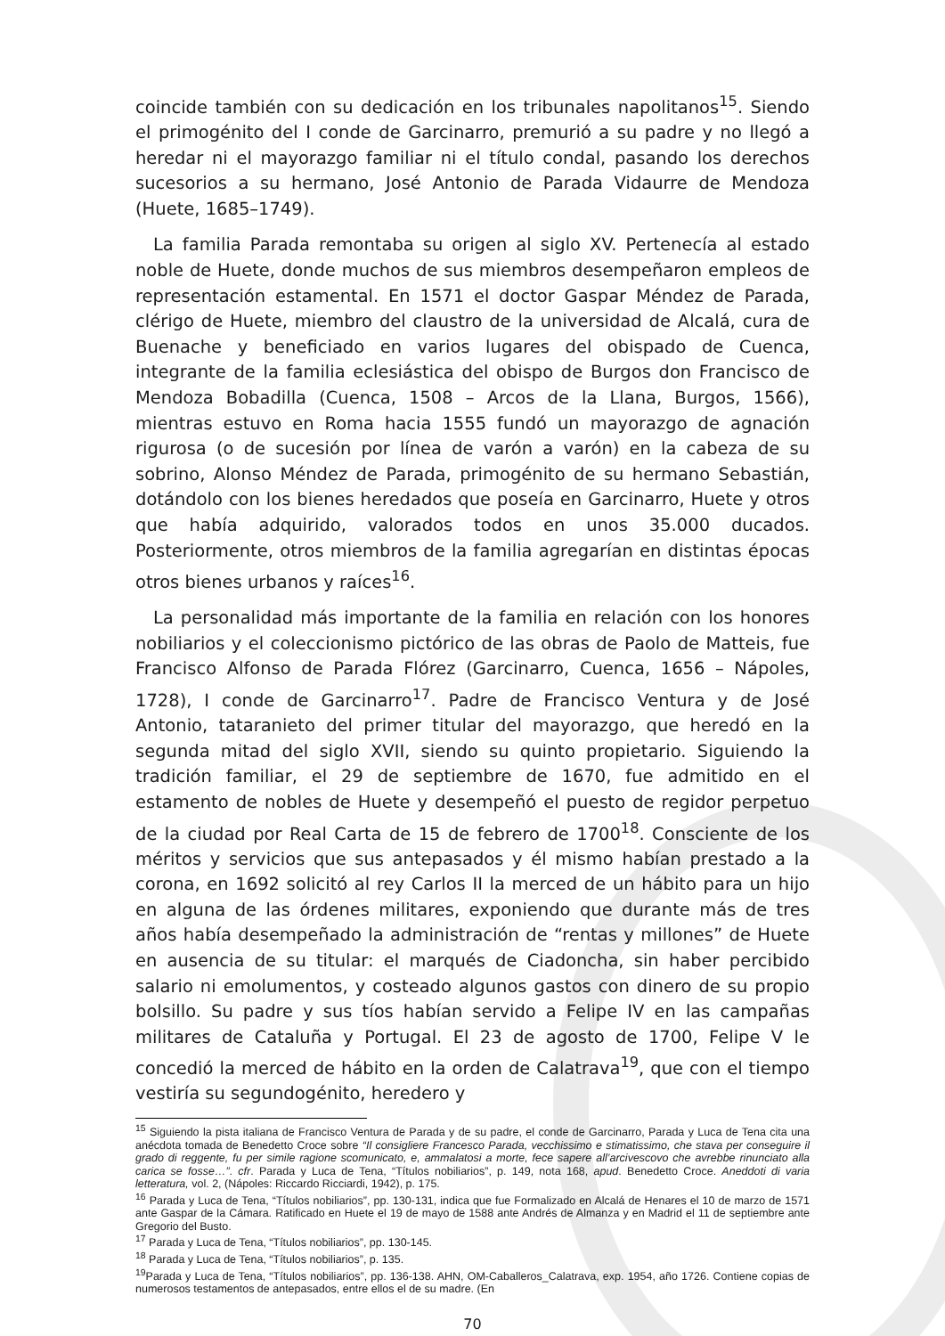coincide también con su dedicación en los tribunales napolitanos<sup>15</sup>. Siendo el primogénito del I conde de Garcinarro, premurió a su padre y no llegó a heredar ni el mayorazgo familiar ni el título condal, pasando los derechos sucesorios a su hermano, José Antonio de Parada Vidaurre de Mendoza (Huete, 1685–1749).
La familia Parada remontaba su origen al siglo XV. Pertenecía al estado noble de Huete, donde muchos de sus miembros desempeñaron empleos de representación estamental. En 1571 el doctor Gaspar Méndez de Parada, clérigo de Huete, miembro del claustro de la universidad de Alcalá, cura de Buenache y beneficiado en varios lugares del obispado de Cuenca, integrante de la familia eclesiástica del obispo de Burgos don Francisco de Mendoza Bobadilla (Cuenca, 1508 – Arcos de la Llana, Burgos, 1566), mientras estuvo en Roma hacia 1555 fundó un mayorazgo de agnación rigurosa (o de sucesión por línea de varón a varón) en la cabeza de su sobrino, Alonso Méndez de Parada, primogénito de su hermano Sebastián, dotándolo con los bienes heredados que poseía en Garcinarro, Huete y otros que había adquirido, valorados todos en unos 35.000 ducados. Posteriormente, otros miembros de la familia agregarían en distintas épocas otros bienes urbanos y raíces<sup>16</sup>.
La personalidad más importante de la familia en relación con los honores nobiliarios y el coleccionismo pictórico de las obras de Paolo de Matteis, fue Francisco Alfonso de Parada Flórez (Garcinarro, Cuenca, 1656 – Nápoles, 1728), I conde de Garcinarro<sup>17</sup>. Padre de Francisco Ventura y de José Antonio, tataranieto del primer titular del mayorazgo, que heredó en la segunda mitad del siglo XVII, siendo su quinto propietario. Siguiendo la tradición familiar, el 29 de septiembre de 1670, fue admitido en el estamento de nobles de Huete y desempeñó el puesto de regidor perpetuo de la ciudad por Real Carta de 15 de febrero de 1700<sup>18</sup>. Consciente de los méritos y servicios que sus antepasados y él mismo habían prestado a la corona, en 1692 solicitó al rey Carlos II la merced de un hábito para un hijo en alguna de las órdenes militares, exponiendo que durante más de tres años había desempeñado la administración de “rentas y millones” de Huete en ausencia de su titular: el marqués de Ciadoncha, sin haber percibido salario ni emolumentos, y costeado algunos gastos con dinero de su propio bolsillo. Su padre y sus tíos habían servido a Felipe IV en las campañas militares de Cataluña y Portugal. El 23 de agosto de 1700, Felipe V le concedió la merced de hábito en la orden de Calatrava<sup>19</sup>, que con el tiempo vestiría su segundogénito, heredero y
<sup>15</sup> Siguiendo la pista italiana de Francisco Ventura de Parada y de su padre, el conde de Garcinarro, Parada y Luca de Tena cita una anécdota tomada de Benedetto Croce sobre “Il consigliere Francesco Parada, vecchissimo e stimatissimo, che stava per conseguire il grado di reggente, fu per simile ragione scomunicato, e, ammalatosi a morte, fece sapere all’arcivescovo che avrebbe rinunciato alla carica se fosse…”. cfr. Parada y Luca de Tena, “Títulos nobiliarios”, p. 149, nota 168, apud. Benedetto Croce. Aneddoti di varia letteratura, vol. 2, (Nápoles: Riccardo Ricciardi, 1942), p. 175.
<sup>16</sup> Parada y Luca de Tena, “Títulos nobiliarios”, pp. 130-131, indica que fue Formalizado en Alcalá de Henares el 10 de marzo de 1571 ante Gaspar de la Cámara. Ratificado en Huete el 19 de mayo de 1588 ante Andrés de Almanza y en Madrid el 11 de septiembre ante Gregorio del Busto.
<sup>17</sup> Parada y Luca de Tena, “Títulos nobiliarios”, pp. 130-145.
<sup>18</sup> Parada y Luca de Tena, “Títulos nobiliarios”, p. 135.
<sup>19</sup> Parada y Luca de Tena, “Títulos nobiliarios”, pp. 136-138. AHN, OM-Caballeros_Calatrava, exp. 1954, año 1726. Contiene copias de numerosos testamentos de antepasados, entre ellos el de su madre. (En
70